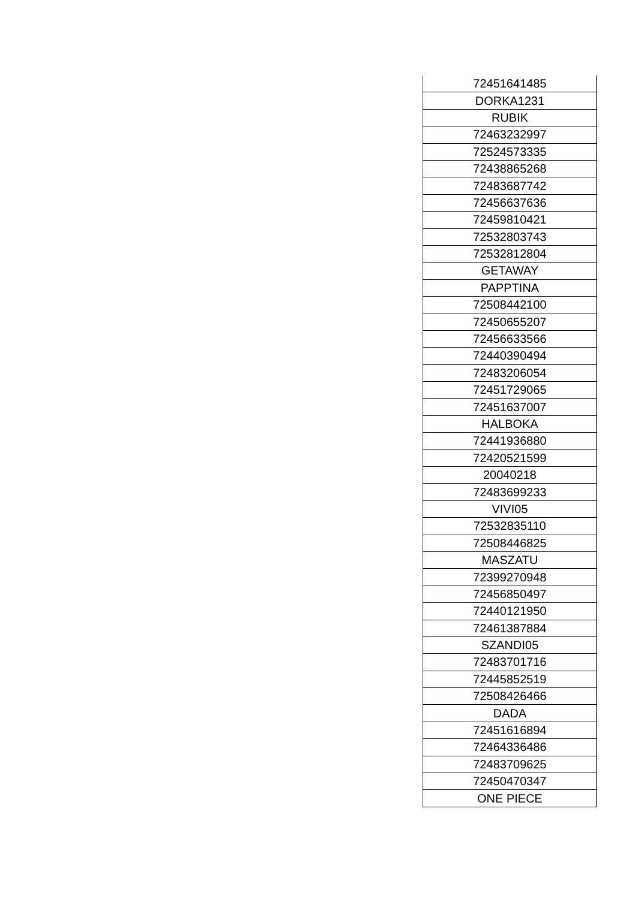| 72451641485 |
| DORKA1231 |
| RUBIK |
| 72463232997 |
| 72524573335 |
| 72438865268 |
| 72483687742 |
| 72456637636 |
| 72459810421 |
| 72532803743 |
| 72532812804 |
| GETAWAY |
| PAPPTINA |
| 72508442100 |
| 72450655207 |
| 72456633566 |
| 72440390494 |
| 72483206054 |
| 72451729065 |
| 72451637007 |
| HALBOKA |
| 72441936880 |
| 72420521599 |
| 20040218 |
| 72483699233 |
| VIVI05 |
| 72532835110 |
| 72508446825 |
| MASZATU |
| 72399270948 |
| 72456850497 |
| 72440121950 |
| 72461387884 |
| SZANDI05 |
| 72483701716 |
| 72445852519 |
| 72508426466 |
| DADA |
| 72451616894 |
| 72464336486 |
| 72483709625 |
| 72450470347 |
| ONE PIECE |